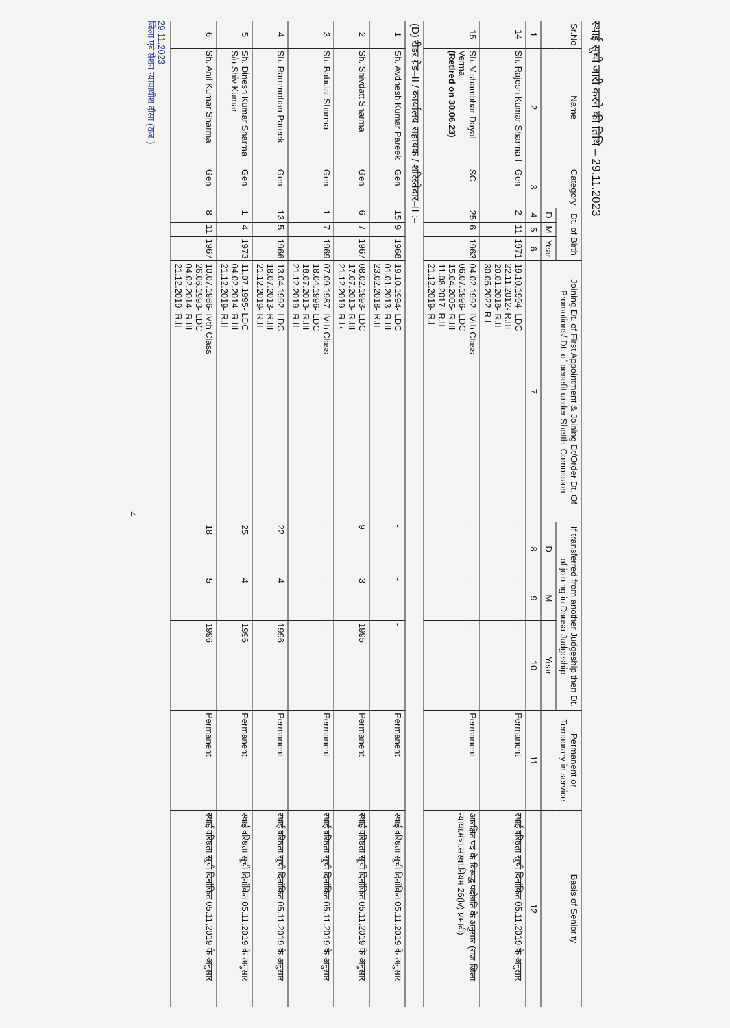स्थाई सूची जारी करने की तिथि – 29.11.2023
| Sr.No | Name | Category | Dt. of Birth | | | Joining Dt. of First Appointment & Joining Dt/Order Dt. Of Promotions/ Dt. of benefit under Shetthi Commision | If transferred from another Judgeship then Dt. of joining in Dausa Judgeship | | | Permanent or Temporary in service | Basis of Seniority |
| --- | --- | --- | --- | --- | --- | --- | --- | --- | --- | --- | --- |
| | | | D | M | Year | | D | M | Year | | |
| 1 | 2 | 3 | 4 | 5 | 6 | 7 | 8 | 9 | 10 | 11 | 12 |
| 14 | Sh. Rajesh Kumar Sharma-I | Gen | 2 | 11 | 1971 | 19.10.1994- LDC 22.11.2012- R.III 20.01.2018- R.II 30.05.2022-R-I | - | - | - | Permanent | स्थाई वरिष्ठता सूची दिनांकित 05.11.2019 के अनुसार |
| 15 | Sh. Vishambhar Dayal Verma (Retired on 30.06.23) | SC | 25 | 6 | 1963 | 04.02.1992- IVth Class 06.07.1996- LDC 15.04.2005- R.III 11.08.2017- R.II 21.12.2019- R.I | - | - | - | Permanent | आरक्षित पद के विरूद्ध पदोन्नति के अनुसार (राज.जिला न्याया.मंत्रा.संस्था.नियम 26(iv) प्रभावी) |
| (D) रीडर ग्रेड–II / कार्यालय सहायक / शरिस्तेदार–II :– | | | | | | | | | | | |
| 1 | Sh. Avdhesh Kumar Pareek | Gen | 15 | 9 | 1968 | 19.10.1994- LDC 01.01.2013- R.III 23.02.2018- R.II | - | - | - | Permanent | स्थाई वरिष्ठता सूची दिनांकित 05.11.2019 के अनुसार |
| 2 | Sh. Shivdatt Sharma | Gen | 6 | 7 | 1967 | 08.02.1993- LDC 17.07.2013- R.III 21.12.2019- R.Ik | 9 | 3 | 1995 | Permanent | स्थाई वरिष्ठता सूची दिनांकित 05.11.2019 के अनुसार |
| 3 | Sh. Babulal Sharma | Gen | 1 | 7 | 1969 | 07.09.1987- IVth Class 18.04.1996- LDC 18.07.2013- R.III 21.12.2019- R.II | - | - | - | Permanent | स्थाई वरिष्ठता सूची दिनांकित 05.11.2019 के अनुसार |
| 4 | Sh. Rammohan Pareek | Gen | 13 | 5 | 1966 | 13.04.1992- LDC 18.07.2013- R.III 21.12.2019- R.II | 22 | 4 | 1996 | Permanent | स्थाई वरिष्ठता सूची दिनांकित 05.11.2019 के अनुसार |
| 5 | Sh. Dinesh Kumar Sharma S/o Shiv Kumar | Gen | 1 | 4 | 1973 | 11.07.1995- LDC 04.02.2014- R.III 21.12.2019- R.II | 25 | 4 | 1996 | Permanent | स्थाई वरिष्ठता सूची दिनांकित 05.11.2019 के अनुसार |
| 6 | Sh. Anil Kumar Sharma | Gen | 8 | 11 | 1967 | 10.07.1986- IVth Class 26.06.1993- LDC 04.02.2014- R.III 21.12.2019- R.II | 18 | 5 | 1996 | Permanent | स्थाई वरिष्ठता सूची दिनांकित 05.11.2019 के अनुसार |
29.11.2023
जिला एवं सेशन न्यायाधीश दौसा (राज.)
4